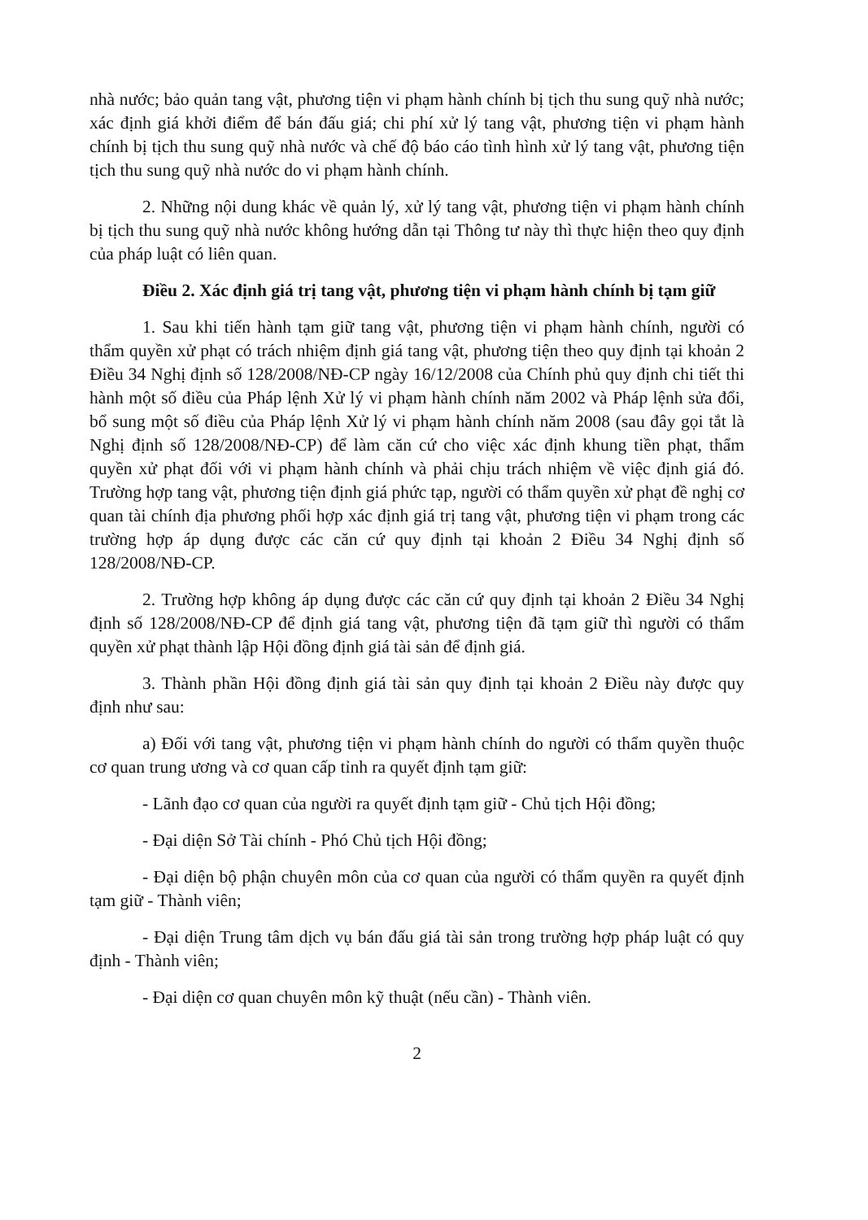nhà nước; bảo quản tang vật, phương tiện vi phạm hành chính bị tịch thu sung quỹ nhà nước; xác định giá khởi điểm để bán đấu giá; chi phí xử lý tang vật, phương tiện vi phạm hành chính bị tịch thu sung quỹ nhà nước và chế độ báo cáo tình hình xử lý tang vật, phương tiện tịch thu sung quỹ nhà nước do vi phạm hành chính.
2. Những nội dung khác về quản lý, xử lý tang vật, phương tiện vi phạm hành chính bị tịch thu sung quỹ nhà nước không hướng dẫn tại Thông tư này thì thực hiện theo quy định của pháp luật có liên quan.
Điều 2. Xác định giá trị tang vật, phương tiện vi phạm hành chính bị tạm giữ
1. Sau khi tiến hành tạm giữ tang vật, phương tiện vi phạm hành chính, người có thẩm quyền xử phạt có trách nhiệm định giá tang vật, phương tiện theo quy định tại khoản 2 Điều 34 Nghị định số 128/2008/NĐ-CP ngày 16/12/2008 của Chính phủ quy định chi tiết thi hành một số điều của Pháp lệnh Xử lý vi phạm hành chính năm 2002 và Pháp lệnh sửa đổi, bổ sung một số điều của Pháp lệnh Xử lý vi phạm hành chính năm 2008 (sau đây gọi tắt là Nghị định số 128/2008/NĐ-CP) để làm căn cứ cho việc xác định khung tiền phạt, thẩm quyền xử phạt đối với vi phạm hành chính và phải chịu trách nhiệm về việc định giá đó. Trường hợp tang vật, phương tiện định giá phức tạp, người có thẩm quyền xử phạt đề nghị cơ quan tài chính địa phương phối hợp xác định giá trị tang vật, phương tiện vi phạm trong các trường hợp áp dụng được các căn cứ quy định tại khoản 2 Điều 34 Nghị định số 128/2008/NĐ-CP.
2. Trường hợp không áp dụng được các căn cứ quy định tại khoản 2 Điều 34 Nghị định số 128/2008/NĐ-CP để định giá tang vật, phương tiện đã tạm giữ thì người có thẩm quyền xử phạt thành lập Hội đồng định giá tài sản để định giá.
3. Thành phần Hội đồng định giá tài sản quy định tại khoản 2 Điều này được quy định như sau:
a) Đối với tang vật, phương tiện vi phạm hành chính do người có thẩm quyền thuộc cơ quan trung ương và cơ quan cấp tỉnh ra quyết định tạm giữ:
- Lãnh đạo cơ quan của người ra quyết định tạm giữ - Chủ tịch Hội đồng;
- Đại diện Sở Tài chính - Phó Chủ tịch Hội đồng;
- Đại diện bộ phận chuyên môn của cơ quan của người có thẩm quyền ra quyết định tạm giữ - Thành viên;
- Đại diện Trung tâm dịch vụ bán đấu giá tài sản trong trường hợp pháp luật có quy định - Thành viên;
- Đại diện cơ quan chuyên môn kỹ thuật (nếu cần) - Thành viên.
2